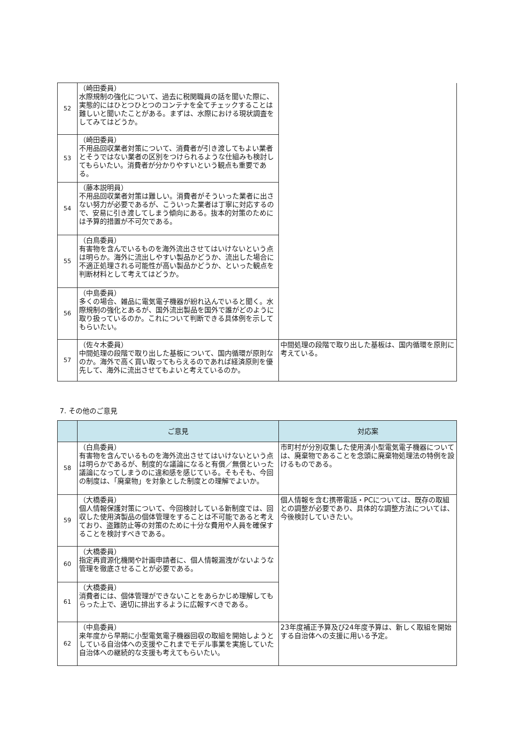| 52 | （崎田委員） 水際規制の強化について、過去に税関職員の話を聞いた際に、実態的にはひとつひとつのコンテナを全てチェックすることは難しいと聞いたことがある。まずは、水際における現状調査をしてみてはどうか。 | |
| 53 | （崎田委員） 不用品回収業者対策について、消費者が引き渡してもよい業者とそうではない業者の区別をつけられるような仕組みも検討してもらいたい。消費者が分かりやすいという観点も重要である。 | |
| 54 | （藤本説明員） 不用品回収業者対策は難しい。消費者がそういった業者に出さない努力が必要であるが、こういった業者は丁寧に対応するので、安易に引き渡してしまう傾向にある。抜本的対策のためには予算的措置が不可欠である。 | |
| 55 | （白鳥委員） 有害物を含んでいるものを海外流出させてはいけないという点は明らか。海外に流出しやすい製品かどうか、流出した場合に不適正処理される可能性が高い製品かどうか、といった観点を判断材料として考えてはどうか。 | |
| 56 | （中島委員） 多くの場合、雑品に電気電子機器が紛れ込んでいると聞く。水際規制の強化とあるが、国外流出製品を国外で誰がどのように取り扱っているのか。これについて判断できる具体例を示してもらいたい。 | |
| 57 | （佐々木委員） 中間処理の段階で取り出した基板について、国内循環が原則なのか。海外で高く買い取ってもらえるのであれば経済原則を優先して、海外に流出させてもよいと考えているのか。 | 中間処理の段階で取り出した基板は、国内循環を原則に考えている。 |
7. その他のご意見
| | ご意見 | 対応案 |
| --- | --- | --- |
| 58 | （白鳥委員） 有害物を含んでいるものを海外流出させてはいけないという点は明らかであるが、制度的な議論になると有償／無償といった議論になってしまうのに違和感を感じている。そもそも、今回の制度は、「廃棄物」を対象とした制度との理解でよいか。 | 市町村が分別収集した使用済小型電気電子機器については、廃棄物であることを念頭に廃棄物処理法の特例を設けるものである。 |
| 59 | （大橋委員） 個人情報保護対策について、今回検討している新制度では、回収した使用済製品の個体管理をすることは不可能であると考えており、盗難防止等の対策のために十分な費用や人員を確保することを検討すべきである。 | 個人情報を含む携帯電話・PCについては、既存の取組との調整が必要であり、具体的な調整方法については、今後検討していきたい。 |
| 60 | （大橋委員） 指定再資源化機関や計画申請者に、個人情報漏洩がないような管理を徹底させることが必要である。 | |
| 61 | （大橋委員） 消費者には、個体管理ができないことをあらかじめ理解してもらった上で、適切に排出するように広報すべきである。 | |
| 62 | （中島委員） 来年度から早期に小型電気電子機器回収の取組を開始しようとしている自治体への支援やこれまでモデル事業を実施していた自治体への継続的な支援も考えてもらいたい。 | 23年度補正予算及び24年度予算は、新しく取組を開始する自治体への支援に用いる予定。 |